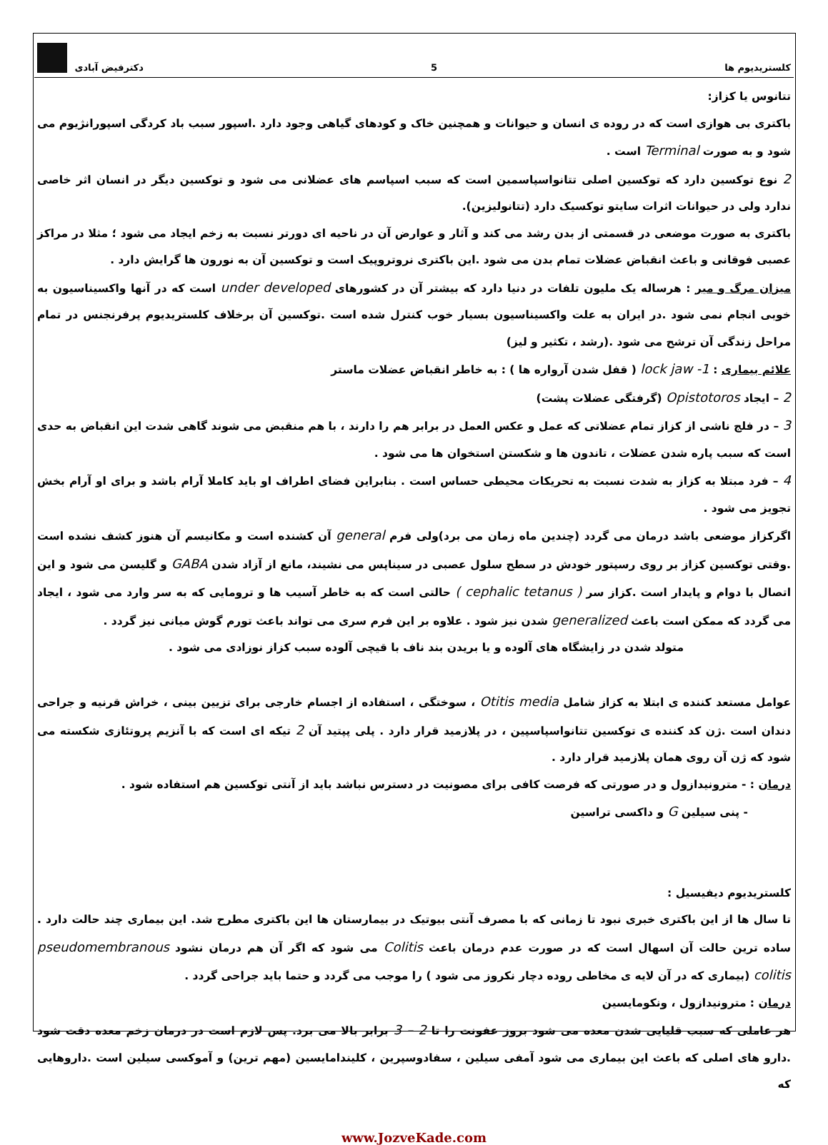کلستریدیوم ها 5 دکترفیض آبادی
تتانوس یا کزاز:
باکتری بی هوازی است که در روده ی انسان و حیوانات و همچنین خاک و کودهای گیاهی وجود دارد .اسپور سبب باد کردگی اسپورانژیوم می شود و به صورت Terminal است .
2 نوع توکسین دارد که توکسین اصلی تتانواسپاسمین است که سبب اسپاسم های عضلانی می شود و توکسین دیگر در انسان اثر خاصی ندارد ولی در حیوانات اثرات سایتو توکسیک دارد (تتانولیزین).
باکتری به صورت موضعی در قسمتی از بدن رشد می کند و آثار و عوارض آن در ناحیه ای دورتر نسبت به زخم ایجاد می شود ؛ مثلا در مراکز عصبی فوقانی و باعث انقباض عضلات تمام بدن می شود .این باکتری نروتروپیک است و توکسین آن به نورون ها گرایش دارد .
میزان مرگ و میر : هرساله یک ملیون تلفات در دنیا دارد که بیشتر آن در کشورهای under developed است که در آنها واکسیناسیون به خوبی انجام نمی شود .در ایران به علت واکسیناسیون بسیار خوب کنترل شده است .توکسین آن برخلاف کلستریدیوم پرفرنجنس در تمام مراحل زندگی آن ترشح می شود .(رشد ، تکثیر و لیز)
علائم بیماری : 1- lock jaw ( قفل شدن آرواره ها ) : به خاطر انقباض عضلات ماستر
2 – ایجاد Opistotoros (گرفتگی عضلات پشت)
3 – در فلج ناشی از کزاز تمام عضلاتی که عمل و عکس العمل در برابر هم را دارند ، با هم منقبض می شوند گاهی شدت این انقباض به حدی است که سبب پاره شدن عضلات ، تاندون ها و شکستن استخوان ها می شود .
4 – فرد مبتلا به کزاز به شدت نسبت به تحریکات محیطی حساس است . بنابراین فضای اطراف او باید کاملا آرام باشد و برای او آرام بخش تجویز می شود .
اگرکزاز موضعی باشد درمان می گردد (چندین ماه زمان می برد)ولی فرم general آن کشنده است و مکانیسم آن هنوز کشف نشده است .وقتی توکسین کزاز بر روی رسپتور خودش در سطح سلول عصبی در سیناپس می نشیند، مانع از آزاد شدن GABA و گلیسن می شود و این اتصال با دوام و پایدار است .کزاز سر ( cephalic tetanus ) حالتی است که به خاطر آسیب ها و ترومایی که به سر وارد می شود ، ایجاد می گردد که ممکن است باعث generalized شدن نیز شود . علاوه بر این فرم سری می تواند باعث تورم گوش میانی نیز گردد .
متولد شدن در زایشگاه های آلوده و یا بریدن بند ناف با قیچی آلوده سبب کزاز نوزادی می شود .
عوامل مستعد کننده ی ابتلا به کزاز شامل Otitis media ، سوختگی ، استفاده از اجسام خارجی برای تزیین بینی ، خراش قرنیه و جراحی دندان است .ژن کد کننده ی توکسین تتانواسپاسپین ، در پلازمید قرار دارد . پلی پپتید آن 2 تیکه ای است که با آنزیم پروتئازی شکسته می شود که ژن آن روی همان پلازمید قرار دارد .
درمان : - مترونیدازول و در صورتی که فرصت کافی برای مصونیت در دسترس نباشد باید از آنتی توکسین هم استفاده شود .
- پنی سیلین G و داکسی تراسین
کلستریدیوم دیفیسیل :
تا سال ها از این باکتری خبری نبود تا زمانی که با مصرف آنتی بیوتیک در بیمارستان ها این باکتری مطرح شد. این بیماری چند حالت دارد . ساده ترین حالت آن اسهال است که در صورت عدم درمان باعث Colitis می شود که اگر آن هم درمان نشود pseudomembranous colitis (بیماری که در آن لایه ی مخاطی روده دچار نکروز می شود ) را موجب می گردد و حتما باید جراحی گردد .
درمان : مترونیدازول ، ونکومایسین
هر عاملی که سبب قلیایی شدن معده می شود بروز عفونت را تا 2 – 3 برابر بالا می برد. پس لازم است در درمان زخم معده دقت شود .دارو های اصلی که باعث این بیماری می شود آمفی سیلین ، سفادوسپرین ، کلیندامایسین (مهم ترین) و آموکسی سیلین است .داروهایی که
www.JozveKade.com